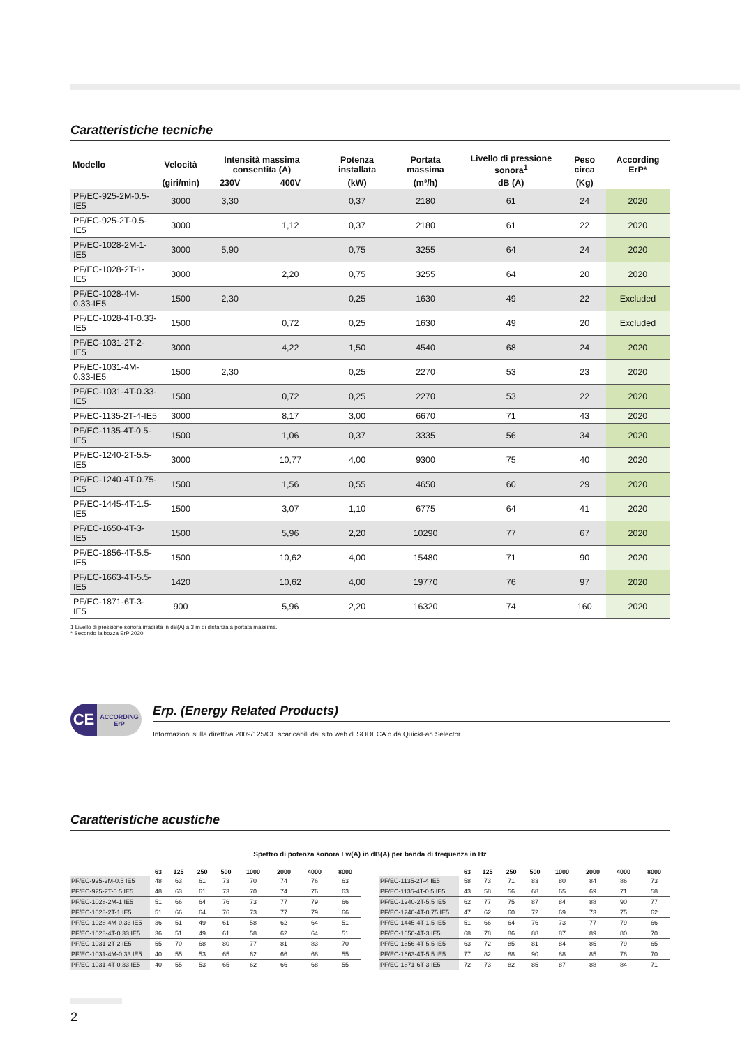Caratteristiche tecniche
| Modello | Velocità | Intensità massima consentita (A) | | Potenza installata | Portata massima | Livello di pressione sonora<sup>1</sup> | Peso circa | According ErP* |
| --- | --- | --- | --- | --- | --- | --- | --- | --- |
| | (giri/min) | 230V | 400V | (kW) | (m³/h) | dB (A) | (Kg) | |
| PF/EC-925-2M-0.5-IE5 | 3000 | 3,30 | | 0,37 | 2180 | 61 | 24 | 2020 |
| PF/EC-925-2T-0.5-IE5 | 3000 | | 1,12 | 0,37 | 2180 | 61 | 22 | 2020 |
| PF/EC-1028-2M-1-IE5 | 3000 | 5,90 | | 0,75 | 3255 | 64 | 24 | 2020 |
| PF/EC-1028-2T-1-IE5 | 3000 | | 2,20 | 0,75 | 3255 | 64 | 20 | 2020 |
| PF/EC-1028-4M-0.33-IE5 | 1500 | 2,30 | | 0,25 | 1630 | 49 | 22 | Excluded |
| PF/EC-1028-4T-0.33-IE5 | 1500 | | 0,72 | 0,25 | 1630 | 49 | 20 | Excluded |
| PF/EC-1031-2T-2-IE5 | 3000 | | 4,22 | 1,50 | 4540 | 68 | 24 | 2020 |
| PF/EC-1031-4M-0.33-IE5 | 1500 | 2,30 | | 0,25 | 2270 | 53 | 23 | 2020 |
| PF/EC-1031-4T-0.33-IE5 | 1500 | | 0,72 | 0,25 | 2270 | 53 | 22 | 2020 |
| PF/EC-1135-2T-4-IE5 | 3000 | | 8,17 | 3,00 | 6670 | 71 | 43 | 2020 |
| PF/EC-1135-4T-0.5-IE5 | 1500 | | 1,06 | 0,37 | 3335 | 56 | 34 | 2020 |
| PF/EC-1240-2T-5.5-IE5 | 3000 | | 10,77 | 4,00 | 9300 | 75 | 40 | 2020 |
| PF/EC-1240-4T-0.75-IE5 | 1500 | | 1,56 | 0,55 | 4650 | 60 | 29 | 2020 |
| PF/EC-1445-4T-1.5-IE5 | 1500 | | 3,07 | 1,10 | 6775 | 64 | 41 | 2020 |
| PF/EC-1650-4T-3-IE5 | 1500 | | 5,96 | 2,20 | 10290 | 77 | 67 | 2020 |
| PF/EC-1856-4T-5.5-IE5 | 1500 | | 10,62 | 4,00 | 15480 | 71 | 90 | 2020 |
| PF/EC-1663-4T-5.5-IE5 | 1420 | | 10,62 | 4,00 | 19770 | 76 | 97 | 2020 |
| PF/EC-1871-6T-3-IE5 | 900 | | 5,96 | 2,20 | 16320 | 74 | 160 | 2020 |
1 Livello di pressione sonora irradiata in dB(A) a 3 m di distanza a portata massima.
* Secondo la bozza ErP 2020
CE
ACCORDING
ErP
Erp. (Energy Related Products)
Informazioni sulla direttiva 2009/125/CE scaricabili dal sito web di SODECA o da QuickFan Selector.
Caratteristiche acustiche
Spettro di potenza sonora Lw(A) in dB(A) per banda di frequenza in Hz
| | 63 | 125 | 250 | 500 | 1000 | 2000 | 4000 | 8000 |
| --- | --- | --- | --- | --- | --- | --- | --- | --- |
| PF/EC-925-2M-0.5 IE5 | 48 | 63 | 61 | 73 | 70 | 74 | 76 | 63 |
| PF/EC-925-2T-0.5 IE5 | 48 | 63 | 61 | 73 | 70 | 74 | 76 | 63 |
| PF/EC-1028-2M-1 IE5 | 51 | 66 | 64 | 76 | 73 | 77 | 79 | 66 |
| PF/EC-1028-2T-1 IE5 | 51 | 66 | 64 | 76 | 73 | 77 | 79 | 66 |
| PF/EC-1028-4M-0.33 IE5 | 36 | 51 | 49 | 61 | 58 | 62 | 64 | 51 |
| PF/EC-1028-4T-0.33 IE5 | 36 | 51 | 49 | 61 | 58 | 62 | 64 | 51 |
| PF/EC-1031-2T-2 IE5 | 55 | 70 | 68 | 80 | 77 | 81 | 83 | 70 |
| PF/EC-1031-4M-0.33 IE5 | 40 | 55 | 53 | 65 | 62 | 66 | 68 | 55 |
| PF/EC-1031-4T-0.33 IE5 | 40 | 55 | 53 | 65 | 62 | 66 | 68 | 55 |
| | 63 | 125 | 250 | 500 | 1000 | 2000 | 4000 | 8000 |
| --- | --- | --- | --- | --- | --- | --- | --- | --- |
| PF/EC-1135-2T-4 IE5 | 58 | 73 | 71 | 83 | 80 | 84 | 86 | 73 |
| PF/EC-1135-4T-0.5 IE5 | 43 | 58 | 56 | 68 | 65 | 69 | 71 | 58 |
| PF/EC-1240-2T-5.5 IE5 | 62 | 77 | 75 | 87 | 84 | 88 | 90 | 77 |
| PF/EC-1240-4T-0.75 IE5 | 47 | 62 | 60 | 72 | 69 | 73 | 75 | 62 |
| PF/EC-1445-4T-1.5 IE5 | 51 | 66 | 64 | 76 | 73 | 77 | 79 | 66 |
| PF/EC-1650-4T-3 IE5 | 68 | 78 | 86 | 88 | 87 | 89 | 80 | 70 |
| PF/EC-1856-4T-5.5 IE5 | 63 | 72 | 85 | 81 | 84 | 85 | 79 | 65 |
| PF/EC-1663-4T-5.5 IE5 | 77 | 82 | 88 | 90 | 88 | 85 | 78 | 70 |
| PF/EC-1871-6T-3 IE5 | 72 | 73 | 82 | 85 | 87 | 88 | 84 | 71 |
2